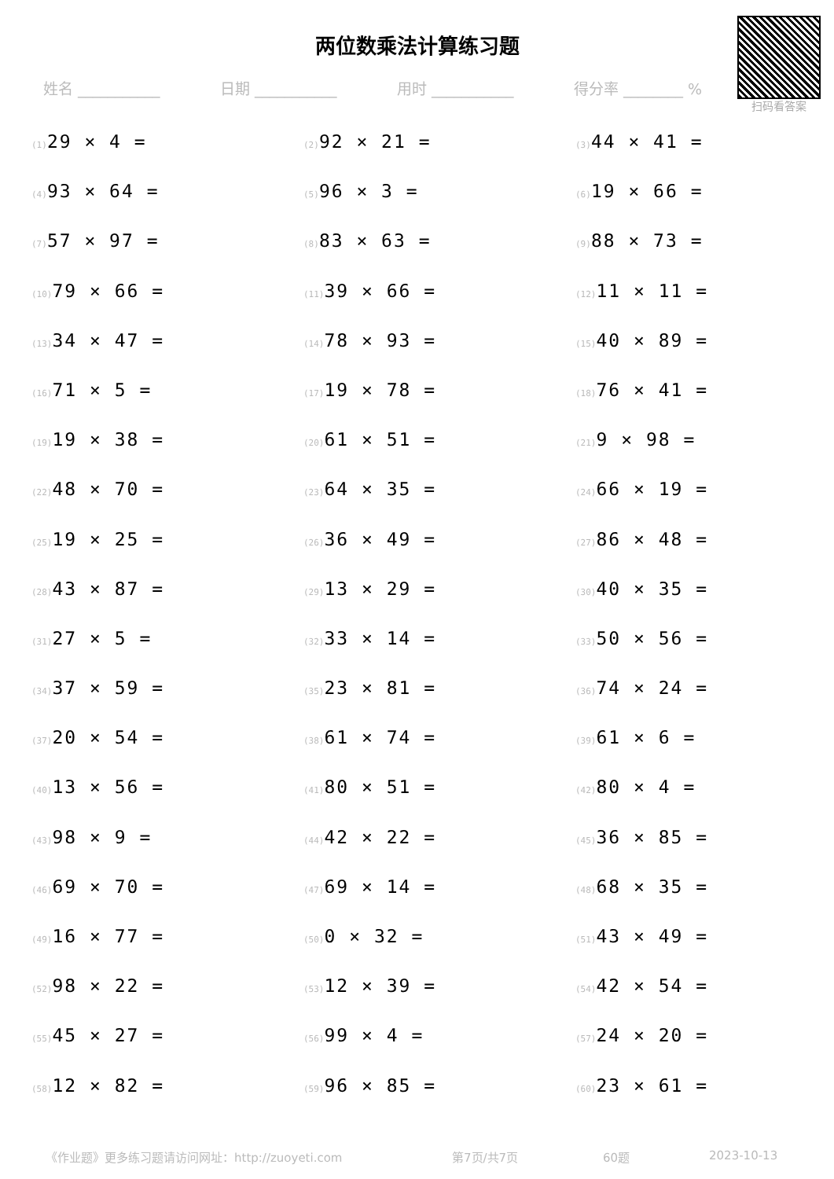两位数乘法计算练习题
扫码看答案
姓名 ___________ 日期 ___________ 用时 ___________ 得分率 ________ %
(1) 29 × 4 =
(2) 92 × 21 =
(3) 44 × 41 =
(4) 93 × 64 =
(5) 96 × 3 =
(6) 19 × 66 =
(7) 57 × 97 =
(8) 83 × 63 =
(9) 88 × 73 =
(10) 79 × 66 =
(11) 39 × 66 =
(12) 11 × 11 =
(13) 34 × 47 =
(14) 78 × 93 =
(15) 40 × 89 =
(16) 71 × 5 =
(17) 19 × 78 =
(18) 76 × 41 =
(19) 19 × 38 =
(20) 61 × 51 =
(21) 9 × 98 =
(22) 48 × 70 =
(23) 64 × 35 =
(24) 66 × 19 =
(25) 19 × 25 =
(26) 36 × 49 =
(27) 86 × 48 =
(28) 43 × 87 =
(29) 13 × 29 =
(30) 40 × 35 =
(31) 27 × 5 =
(32) 33 × 14 =
(33) 50 × 56 =
(34) 37 × 59 =
(35) 23 × 81 =
(36) 74 × 24 =
(37) 20 × 54 =
(38) 61 × 74 =
(39) 61 × 6 =
(40) 13 × 56 =
(41) 80 × 51 =
(42) 80 × 4 =
(43) 98 × 9 =
(44) 42 × 22 =
(45) 36 × 85 =
(46) 69 × 70 =
(47) 69 × 14 =
(48) 68 × 35 =
(49) 16 × 77 =
(50) 0 × 32 =
(51) 43 × 49 =
(52) 98 × 22 =
(53) 12 × 39 =
(54) 42 × 54 =
(55) 45 × 27 =
(56) 99 × 4 =
(57) 24 × 20 =
(58) 12 × 82 =
(59) 96 × 85 =
(60) 23 × 61 =
《作业题》更多练习题请访问网址：http://zuoyeti.com 第7页/共7页 60题 2023-10-13